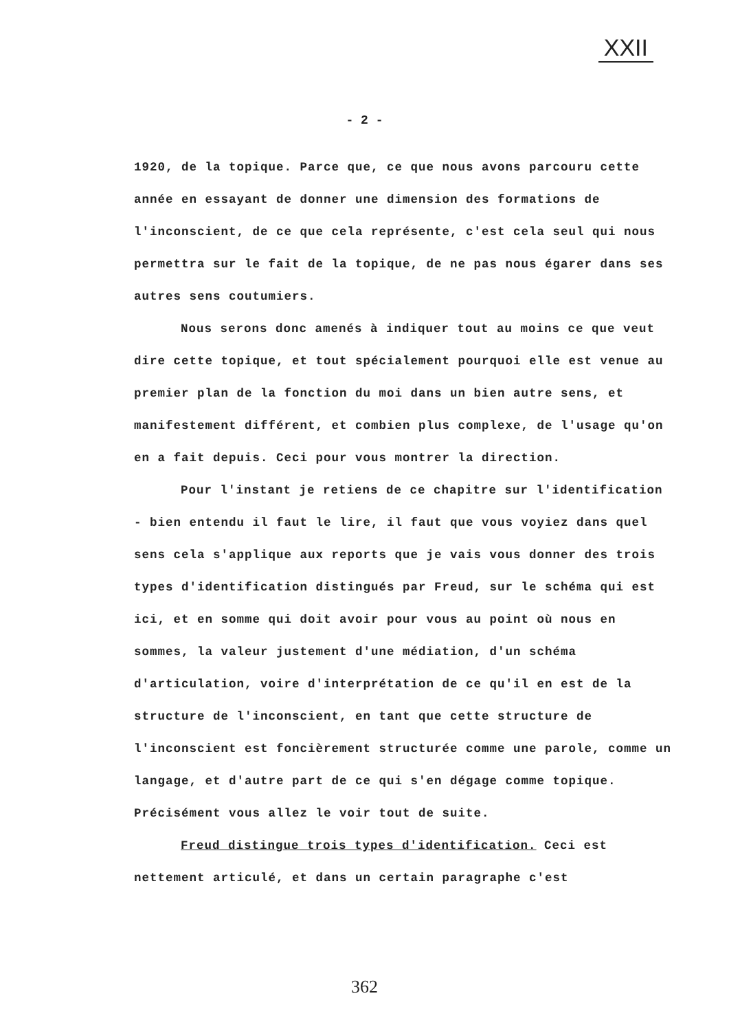XXII
- 2 -
1920, de la topique. Parce que, ce que nous avons parcouru cette année en essayant de donner une dimension des formations de l'inconscient, de ce que cela représente, c'est cela seul qui nous permettra sur le fait de la topique, de ne pas nous égarer dans ses autres sens coutumiers.
Nous serons donc amenés à indiquer tout au moins ce que veut dire cette topique, et tout spécialement pourquoi elle est venue au premier plan de la fonction du moi dans un bien autre sens, et manifestement différent, et combien plus complexe, de l'usage qu'on en a fait depuis. Ceci pour vous montrer la direction.
Pour l'instant je retiens de ce chapitre sur l'identification - bien entendu il faut le lire, il faut que vous voyiez dans quel sens cela s'applique aux reports que je vais vous donner des trois types d'identification distingués par Freud, sur le schéma qui est ici, et en somme qui doit avoir pour vous au point où nous en sommes, la valeur justement d'une médiation, d'un schéma d'articulation, voire d'interprétation de ce qu'il en est de la structure de l'inconscient, en tant que cette structure de l'inconscient est foncièrement structurée comme une parole, comme un langage, et d'autre part de ce qui s'en dégage comme topique. Précisément vous allez le voir tout de suite.
Freud distingue trois types d'identification. Ceci est nettement articulé, et dans un certain paragraphe c'est
362